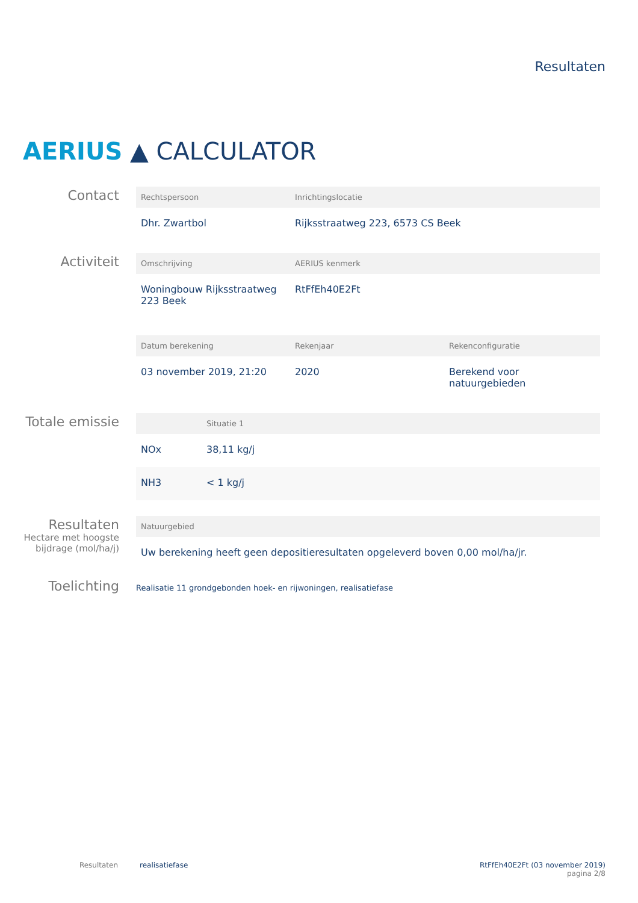Resultaten
AERIUS ▲ CALCULATOR
Contact
| Rechtspersoon | Inrichtingslocatie |
| --- | --- |
| Dhr. Zwartbol | Rijksstraatweg 223, 6573 CS Beek |
Activiteit
| Omschrijving | AERIUS kenmerk |
| --- | --- |
| Woningbouw Rijksstraatweg 223 Beek | RtFfEh40E2Ft |
| Datum berekening | Rekenjaar | Rekenconfiguratie |
| --- | --- | --- |
| 03 november 2019, 21:20 | 2020 | Berekend voor natuurgebieden |
Totale emissie
| | Situatie 1 |
| --- | --- |
| NOx | 38,11 kg/j |
| NH3 | < 1 kg/j |
Resultaten
Hectare met hoogste bijdrage (mol/ha/j)
| Natuurgebied |
| --- |
| Uw berekening heeft geen depositieresultaten opgeleverd boven 0,00 mol/ha/jr. |
Toelichting
Realisatie 11 grondgebonden hoek- en rijwoningen, realisatiefase
Resultaten realisatiefase RtFfEh40E2Ft (03 november 2019)
pagina 2/8